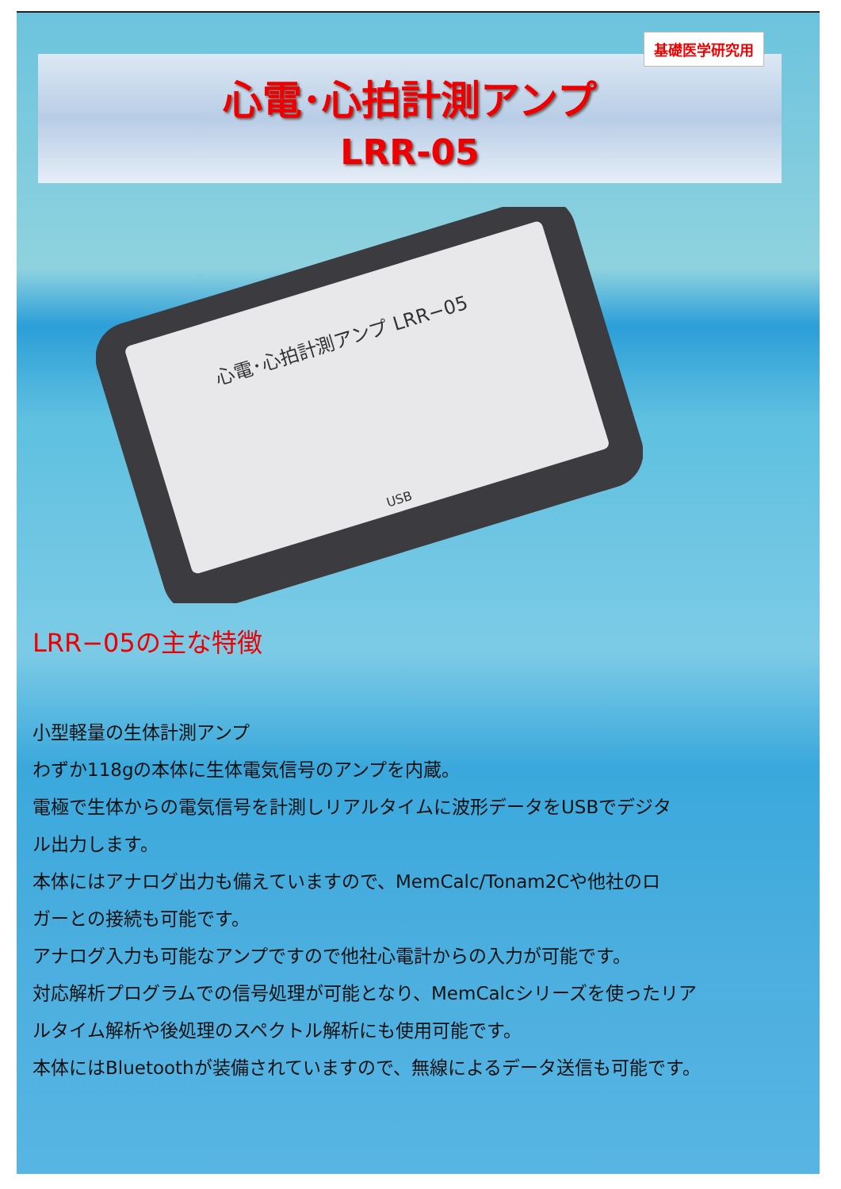基礎医学研究用
心電･心拍計測アンプ
LRR-05
心電･心拍計測アンプ LRR−05
USB
LRR−05の主な特徴
小型軽量の生体計測アンプ
わずか118gの本体に生体電気信号のアンプを内蔵。
電極で生体からの電気信号を計測しリアルタイムに波形データをUSBでデジタ
ル出力します。
本体にはアナログ出力も備えていますので、MemCalc/Tonam2Cや他社のロ
ガーとの接続も可能です。
アナログ入力も可能なアンプですので他社心電計からの入力が可能です。
対応解析プログラムでの信号処理が可能となり、MemCalcシリーズを使ったリア
ルタイム解析や後処理のスペクトル解析にも使用可能です。
本体にはBluetoothが装備されていますので、無線によるデータ送信も可能です。